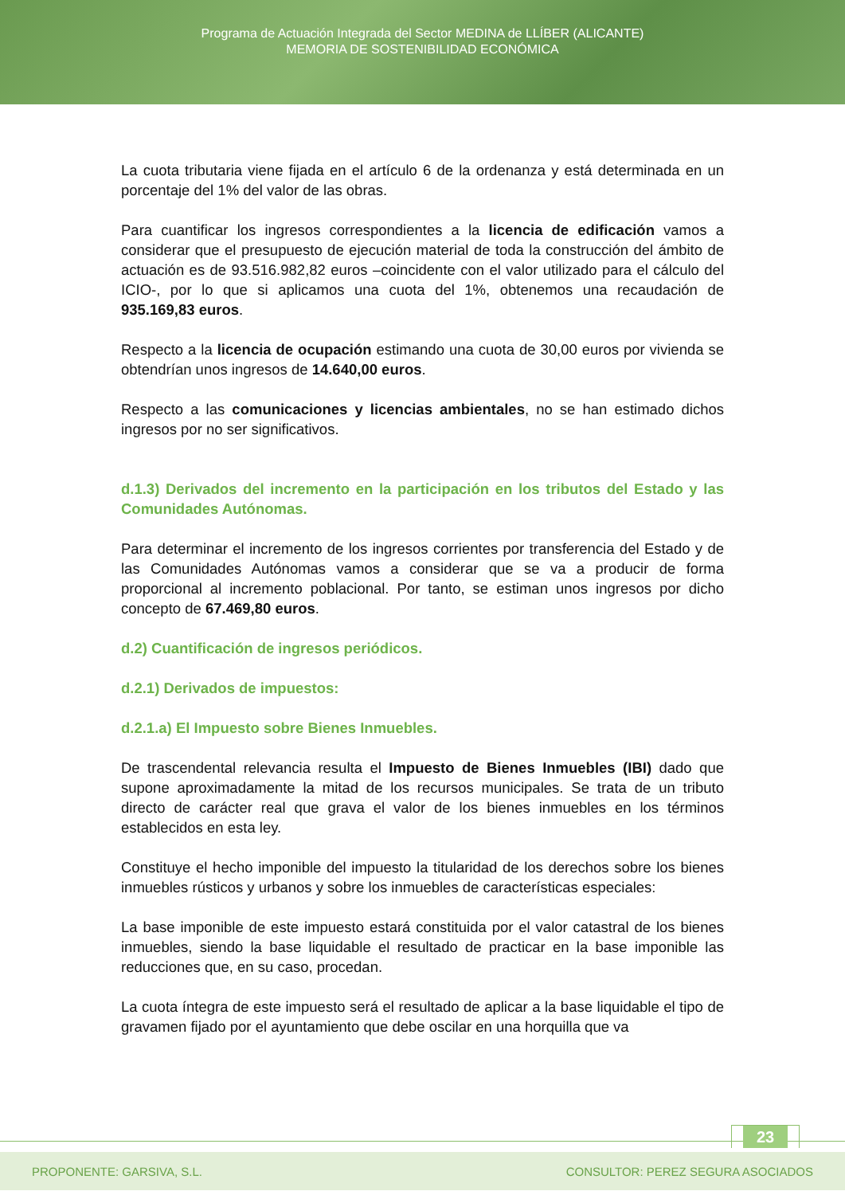Programa de Actuación Integrada del Sector MEDINA de LLÍBER (ALICANTE)
MEMORIA DE SOSTENIBILIDAD ECONÓMICA
La cuota tributaria viene fijada en el artículo 6 de la ordenanza y está determinada en un porcentaje del 1% del valor de las obras.
Para cuantificar los ingresos correspondientes a la licencia de edificación vamos a considerar que el presupuesto de ejecución material de toda la construcción del ámbito de actuación es de 93.516.982,82 euros –coincidente con el valor utilizado para el cálculo del ICIO-, por lo que si aplicamos una cuota del 1%, obtenemos una recaudación de 935.169,83 euros.
Respecto a la licencia de ocupación estimando una cuota de 30,00 euros por vivienda se obtendrían unos ingresos de 14.640,00 euros.
Respecto a las comunicaciones y licencias ambientales, no se han estimado dichos ingresos por no ser significativos.
d.1.3) Derivados del incremento en la participación en los tributos del Estado y las Comunidades Autónomas.
Para determinar el incremento de los ingresos corrientes por transferencia del Estado y de las Comunidades Autónomas vamos a considerar que se va a producir de forma proporcional al incremento poblacional. Por tanto, se estiman unos ingresos por dicho concepto de 67.469,80 euros.
d.2) Cuantificación de ingresos periódicos.
d.2.1) Derivados de impuestos:
d.2.1.a) El Impuesto sobre Bienes Inmuebles.
De trascendental relevancia resulta el Impuesto de Bienes Inmuebles (IBI) dado que supone aproximadamente la mitad de los recursos municipales. Se trata de un tributo directo de carácter real que grava el valor de los bienes inmuebles en los términos establecidos en esta ley.
Constituye el hecho imponible del impuesto la titularidad de los derechos sobre los bienes inmuebles rústicos y urbanos y sobre los inmuebles de características especiales:
La base imponible de este impuesto estará constituida por el valor catastral de los bienes inmuebles, siendo la base liquidable el resultado de practicar en la base imponible las reducciones que, en su caso, procedan.
La cuota íntegra de este impuesto será el resultado de aplicar a la base liquidable el tipo de gravamen fijado por el ayuntamiento que debe oscilar en una horquilla que va
23
PROPONENTE: GARSIVA, S.L. CONSULTOR: PEREZ SEGURA ASOCIADOS